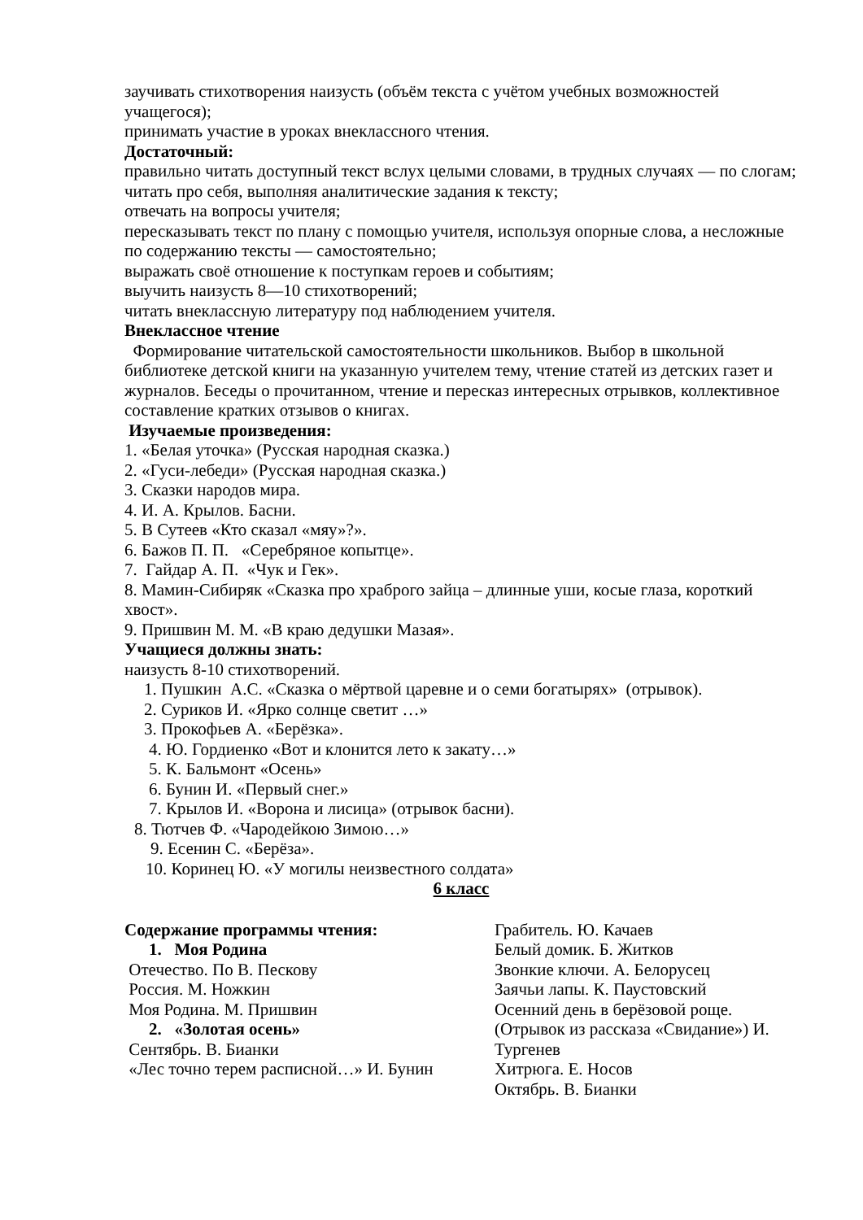заучивать стихотворения наизусть (объём текста с учётом учебных возможностей учащегося);
принимать участие в уроках внеклассного чтения.
Достаточный:
правильно читать доступный текст вслух целыми словами, в трудных случаях — по слогам;
читать про себя, выполняя аналитические задания к тексту;
отвечать на вопросы учителя;
пересказывать текст по плану с помощью учителя, используя опорные слова, а несложные по содержанию тексты — самостоятельно;
выражать своё отношение к поступкам героев и событиям;
выучить наизусть 8—10 стихотворений;
читать внеклассную литературу под наблюдением учителя.
Внеклассное чтение
Формирование читательской самостоятельности школьников. Выбор в школьной библиотеке детской книги на указанную учителем тему, чтение статей из детских газет и журналов. Беседы о прочитанном, чтение и пересказ интересных отрывков, коллективное составление кратких отзывов о книгах.
Изучаемые произведения:
1. «Белая уточка» (Русская народная сказка.)
2. «Гуси-лебеди» (Русская народная сказка.)
3. Сказки народов мира.
4. И. А. Крылов. Басни.
5. В Сутеев «Кто сказал «мяу»?».
6. Бажов П. П. «Серебряное копытце».
7. Гайдар А. П. «Чук и Гек».
8. Мамин-Сибиряк «Сказка про храброго зайца – длинные уши, косые глаза, короткий хвост».
9. Пришвин М. М. «В краю дедушки Мазая».
Учащиеся должны знать:
наизусть 8-10 стихотворений.
1. Пушкин А.С. «Сказка о мёртвой царевне и о семи богатырях» (отрывок).
2. Суриков И. «Ярко солнце светит …»
3. Прокофьев А. «Берёзка».
4. Ю. Гордиенко «Вот и клонится лето к закату…»
5. К. Бальмонт «Осень»
6. Бунин И. «Первый снег.»
7. Крылов И. «Ворона и лисица» (отрывок басни).
8. Тютчев Ф. «Чародейкою Зимою…»
9. Есенин С. «Берёза».
10. Коринец Ю. «У могилы неизвестного солдата»
6 класс
Содержание программы чтения:
1. Моя Родина
Отечество. По В. Пескову
Россия. М. Ножкин
Моя Родина. М. Пришвин
2. «Золотая осень»
Сентябрь. В. Бианки
«Лес точно терем расписной…» И. Бунин
Грабитель. Ю. Качаев
Белый домик. Б. Житков
Звонкие ключи. А. Белорусец
Заячьи лапы. К. Паустовский
Осенний день в берёзовой роще.
(Отрывок из рассказа «Свидание») И. Тургенев
Хитрюга. Е. Носов
Октябрь. В. Бианки